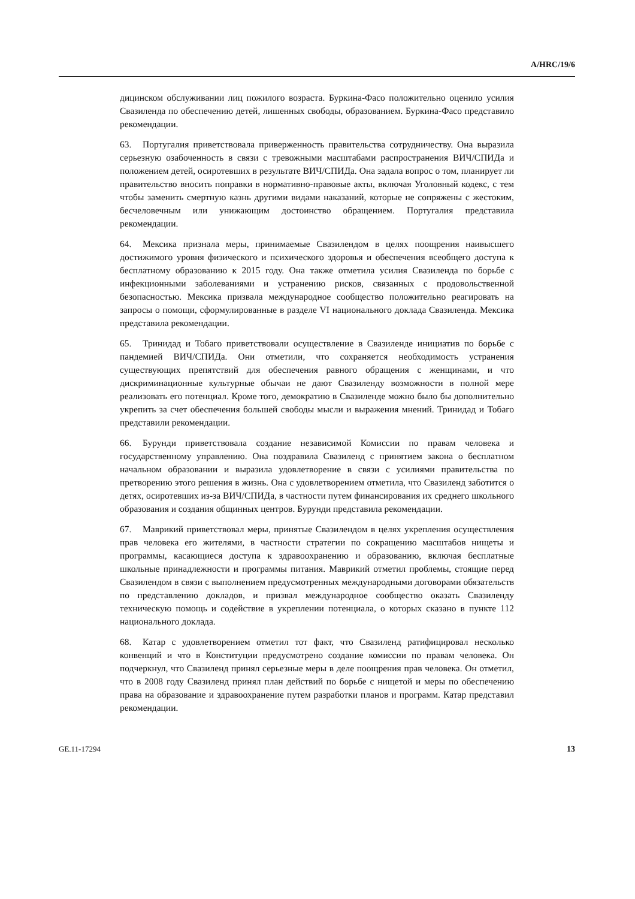A/HRC/19/6
дицинском обслуживании лиц пожилого возраста. Буркина-Фасо положительно оценило усилия Свазиленда по обеспечению детей, лишенных свободы, образованием. Буркина-Фасо представило рекомендации.
63. Португалия приветствовала приверженность правительства сотрудничеству. Она выразила серьезную озабоченность в связи с тревожными масштабами распространения ВИЧ/СПИДа и положением детей, осиротевших в результате ВИЧ/СПИДа. Она задала вопрос о том, планирует ли правительство вносить поправки в нормативно-правовые акты, включая Уголовный кодекс, с тем чтобы заменить смертную казнь другими видами наказаний, которые не сопряжены с жестоким, бесчеловечным или унижающим достоинство обращением. Португалия представила рекомендации.
64. Мексика признала меры, принимаемые Свазилендом в целях поощрения наивысшего достижимого уровня физического и психического здоровья и обеспечения всеобщего доступа к бесплатному образованию к 2015 году. Она также отметила усилия Свазиленда по борьбе с инфекционными заболеваниями и устранению рисков, связанных с продовольственной безопасностью. Мексика призвала международное сообщество положительно реагировать на запросы о помощи, сформулированные в разделе VI национального доклада Свазиленда. Мексика представила рекомендации.
65. Тринидад и Тобаго приветствовали осуществление в Свазиленде инициатив по борьбе с пандемией ВИЧ/СПИДа. Они отметили, что сохраняется необходимость устранения существующих препятствий для обеспечения равного обращения с женщинами, и что дискриминационные культурные обычаи не дают Свазиленду возможности в полной мере реализовать его потенциал. Кроме того, демократию в Свазиленде можно было бы дополнительно укрепить за счет обеспечения большей свободы мысли и выражения мнений. Тринидад и Тобаго представили рекомендации.
66. Бурунди приветствовала создание независимой Комиссии по правам человека и государственному управлению. Она поздравила Свазиленд с принятием закона о бесплатном начальном образовании и выразила удовлетворение в связи с усилиями правительства по претворению этого решения в жизнь. Она с удовлетворением отметила, что Свазиленд заботится о детях, осиротевших из-за ВИЧ/СПИДа, в частности путем финансирования их среднего школьного образования и создания общинных центров. Бурунди представила рекомендации.
67. Маврикий приветствовал меры, принятые Свазилендом в целях укрепления осуществления прав человека его жителями, в частности стратегии по сокращению масштабов нищеты и программы, касающиеся доступа к здравоохранению и образованию, включая бесплатные школьные принадлежности и программы питания. Маврикий отметил проблемы, стоящие перед Свазилендом в связи с выполнением предусмотренных международными договорами обязательств по представлению докладов, и призвал международное сообщество оказать Свазиленду техническую помощь и содействие в укреплении потенциала, о которых сказано в пункте 112 национального доклада.
68. Катар с удовлетворением отметил тот факт, что Свазиленд ратифицировал несколько конвенций и что в Конституции предусмотрено создание комиссии по правам человека. Он подчеркнул, что Свазиленд принял серьезные меры в деле поощрения прав человека. Он отметил, что в 2008 году Свазиленд принял план действий по борьбе с нищетой и меры по обеспечению права на образование и здравоохранение путем разработки планов и программ. Катар представил рекомендации.
GE.11-17294 13